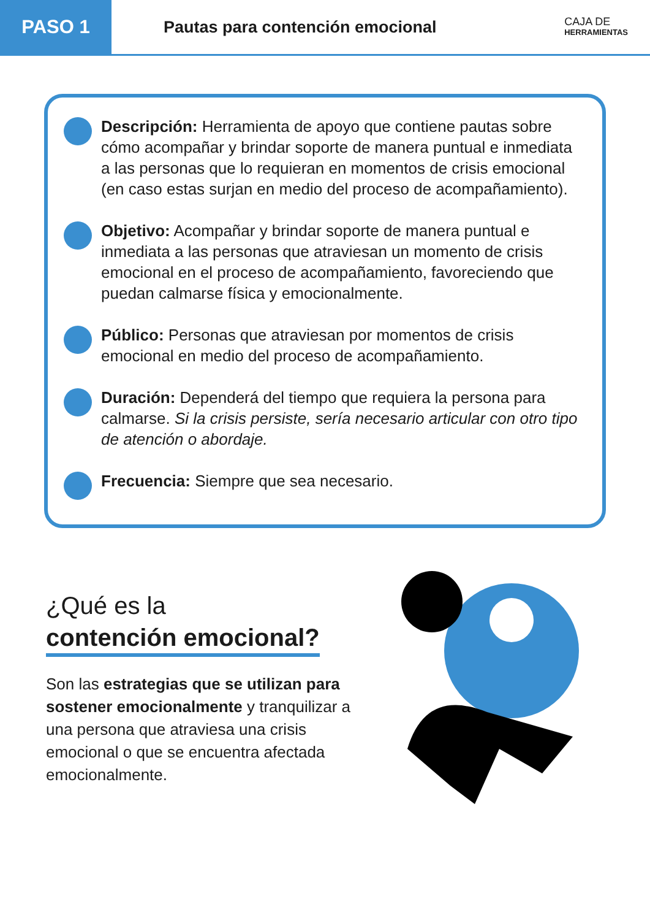PASO 1
Pautas para contención emocional
CAJA DE
HERRAMIENTAS
Descripción: Herramienta de apoyo que contiene pautas sobre cómo acompañar y brindar soporte de manera puntual e inmediata a las personas que lo requieran en momentos de crisis emocional (en caso estas surjan en medio del proceso de acompañamiento).
Objetivo: Acompañar y brindar soporte de manera puntual e inmediata a las personas que atraviesan un momento de crisis emocional en el proceso de acompañamiento, favoreciendo que puedan calmarse física y emocionalmente.
Público: Personas que atraviesan por momentos de crisis emocional en medio del proceso de acompañamiento.
Duración: Dependerá del tiempo que requiera la persona para calmarse. Si la crisis persiste, sería necesario articular con otro tipo de atención o abordaje.
Frecuencia: Siempre que sea necesario.
¿Qué es la
contención emocional?
Son las estrategias que se utilizan para sostener emocionalmente y tranquilizar a una persona que atraviesa una crisis emocional o que se encuentra afectada emocionalmente.